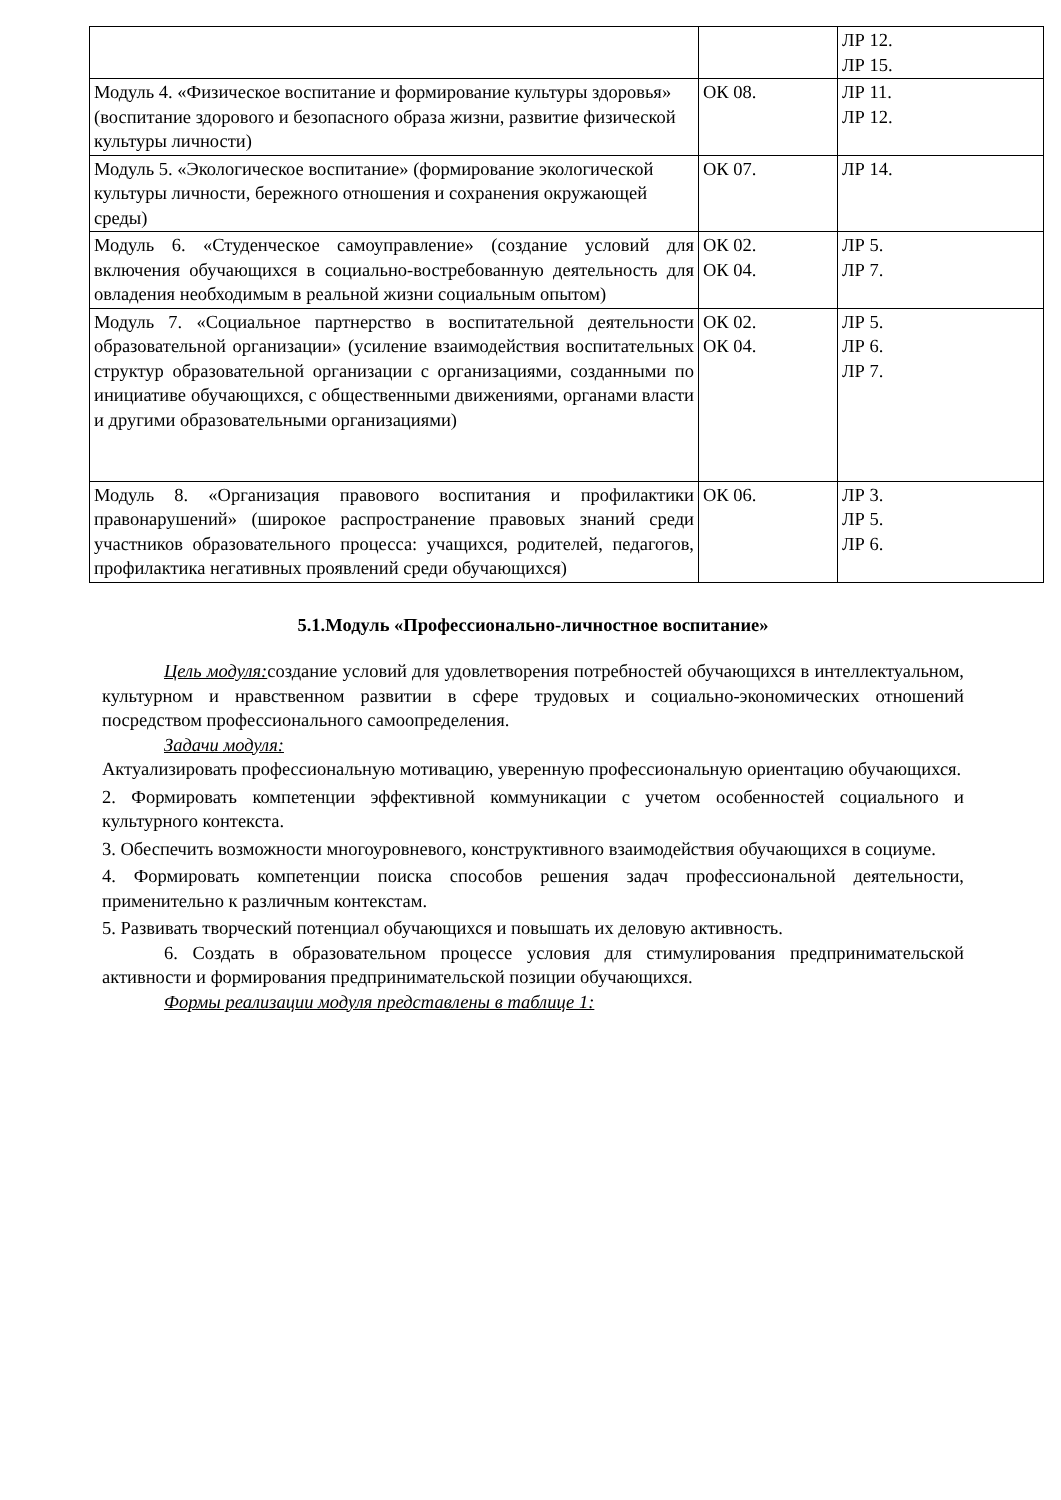| | | ЛР 12. ЛР 15. |
| Модуль 4. «Физическое воспитание и формирование культуры здоровья» (воспитание здорового и безопасного образа жизни, развитие физической культуры личности) | ОК 08. | ЛР 11. ЛР 12. |
| Модуль 5. «Экологическое воспитание» (формирование экологической культуры личности, бережного отношения и сохранения окружающей среды) | ОК 07. | ЛР 14. |
| Модуль 6. «Студенческое самоуправление» (создание условий для включения обучающихся в социально-востребованную деятельность для овладения необходимым в реальной жизни социальным опытом) | ОК 02. ОК 04. | ЛР 5. ЛР 7. |
| Модуль 7. «Социальное партнерство в воспитательной деятельности образовательной организации» (усиление взаимодействия воспитательных структур образовательной организации с организациями, созданными по инициативе обучающихся, с общественными движениями, органами власти и другими образовательными организациями) | ОК 02. ОК 04. | ЛР 5. ЛР 6. ЛР 7. |
| Модуль 8. «Организация правового воспитания и профилактики правонарушений» (широкое распространение правовых знаний среди участников образовательного процесса: учащихся, родителей, педагогов, профилактика негативных проявлений среди обучающихся) | ОК 06. | ЛР 3. ЛР 5. ЛР 6. |
5.1.Модуль «Профессионально-личностное воспитание»
Цель модуля: создание условий для удовлетворения потребностей обучающихся в интеллектуальном, культурном и нравственном развитии в сфере трудовых и социально-экономических отношений посредством профессионального самоопределения.
Задачи модуля:
Актуализировать профессиональную мотивацию, уверенную профессиональную ориентацию обучающихся.
2. Формировать компетенции эффективной коммуникации с учетом особенностей социального и культурного контекста.
3. Обеспечить возможности многоуровневого, конструктивного взаимодействия обучающихся в социуме.
4. Формировать компетенции поиска способов решения задач профессиональной деятельности, применительно к различным контекстам.
5. Развивать творческий потенциал обучающихся и повышать их деловую активность.
6. Создать в образовательном процессе условия для стимулирования предпринимательской активности и формирования предпринимательской позиции обучающихся.
Формы реализации модуля представлены в таблице 1: